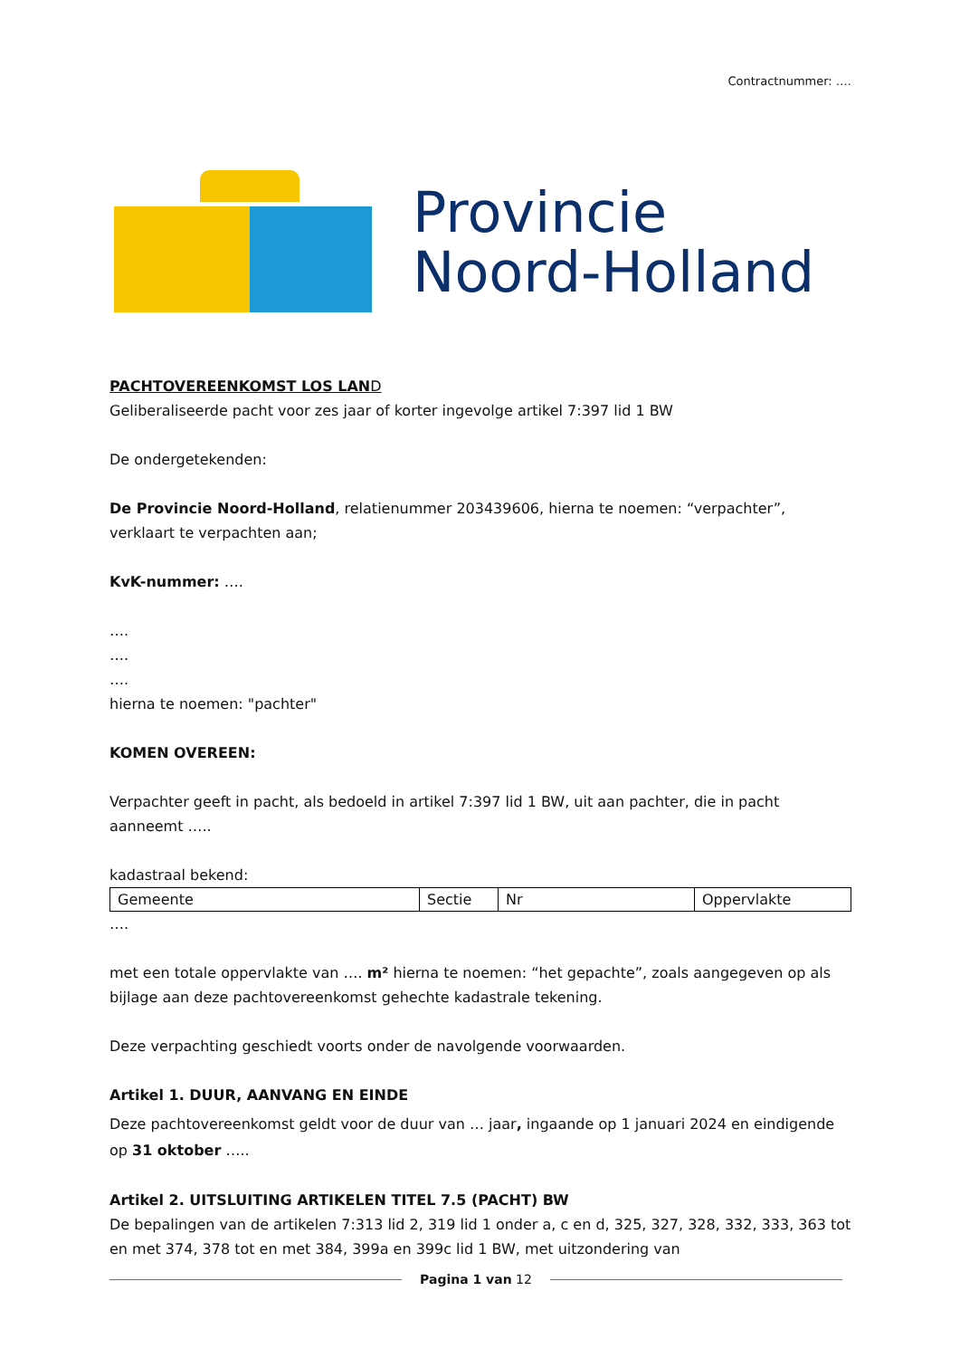Contractnummer: ….
Provincie
Noord-Holland
PACHTOVEREENKOMST LOS LAN D
Geliberaliseerde pacht voor zes jaar of korter ingevolge artikel 7:397 lid 1 BW
De ondergetekenden:
De Provincie Noord-Holland, relatienummer 203439606, hierna te noemen: “verpachter”, verklaart te verpachten aan;
KvK-nummer: ….
….
….
….
hierna te noemen: "pachter"
KOMEN OVEREEN:
Verpachter geeft in pacht, als bedoeld in artikel 7:397 lid 1 BW, uit aan pachter, die in pacht aanneemt …..
kadastraal bekend:
| Gemeente | Sectie | Nr | Oppervlakte |
….
met een totale oppervlakte van …. m² hierna te noemen: “het gepachte”, zoals aangegeven op als bijlage aan deze pachtovereenkomst gehechte kadastrale tekening.
Deze verpachting geschiedt voorts onder de navolgende voorwaarden.
Artikel 1. DUUR, AANVANG EN EINDE
Deze pachtovereenkomst geldt voor de duur van … jaar, ingaande op 1 januari 2024 en eindigende op 31 oktober …..
Artikel 2. UITSLUITING ARTIKELEN TITEL 7.5 (PACHT) BW
De bepalingen van de artikelen 7:313 lid 2, 319 lid 1 onder a, c en d, 325, 327, 328, 332, 333, 363 tot en met 374, 378 tot en met 384, 399a en 399c lid 1 BW, met uitzondering van
Pagina 1 van 12